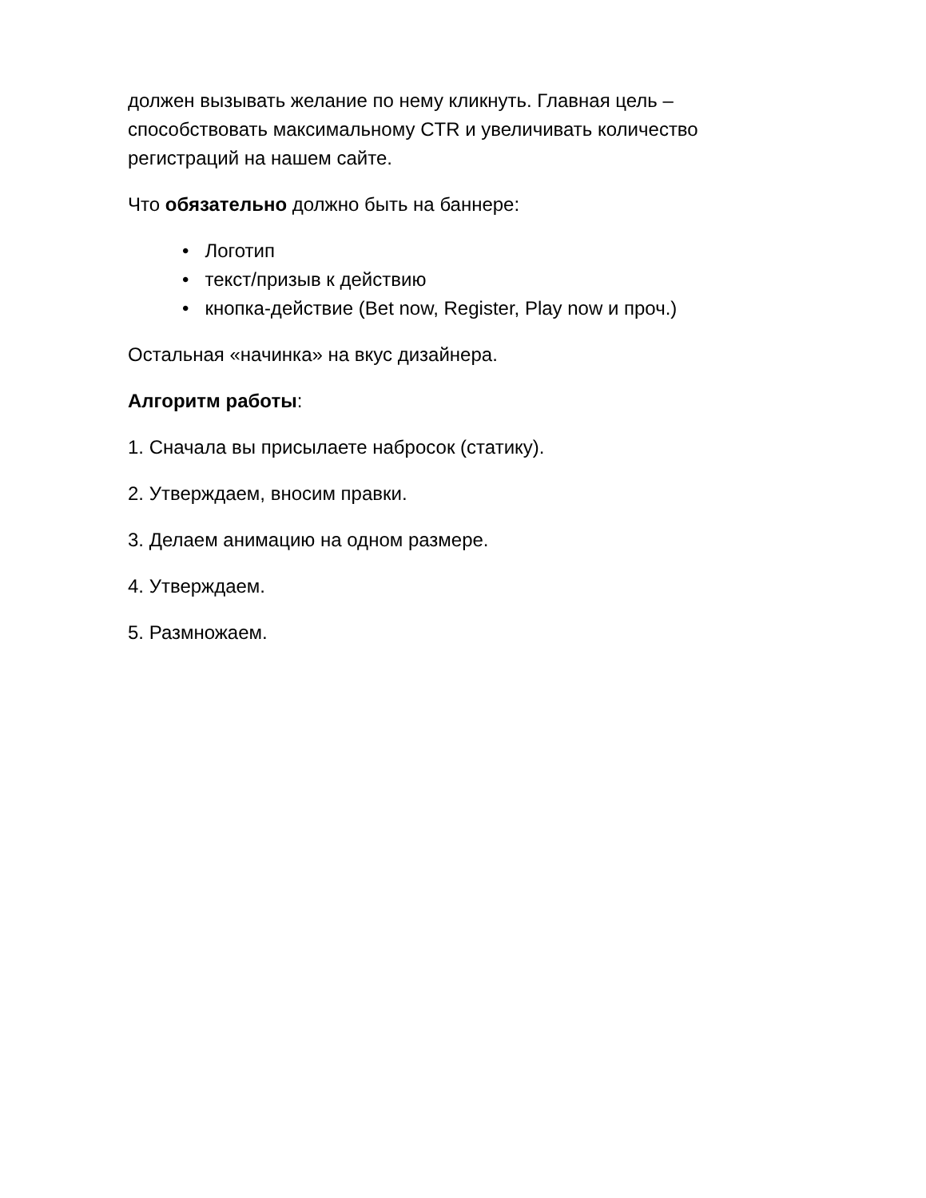должен вызывать желание по нему кликнуть. Главная цель – способствовать максимальному CTR и увеличивать количество регистраций на нашем сайте.
Что обязательно должно быть на баннере:
• Логотип
• текст/призыв к действию
• кнопка-действие (Bet now, Register, Play now и проч.)
Остальная «начинка» на вкус дизайнера.
Алгоритм работы:
1. Сначала вы присылаете набросок (статику).
2. Утверждаем, вносим правки.
3. Делаем анимацию на одном размере.
4. Утверждаем.
5. Размножаем.